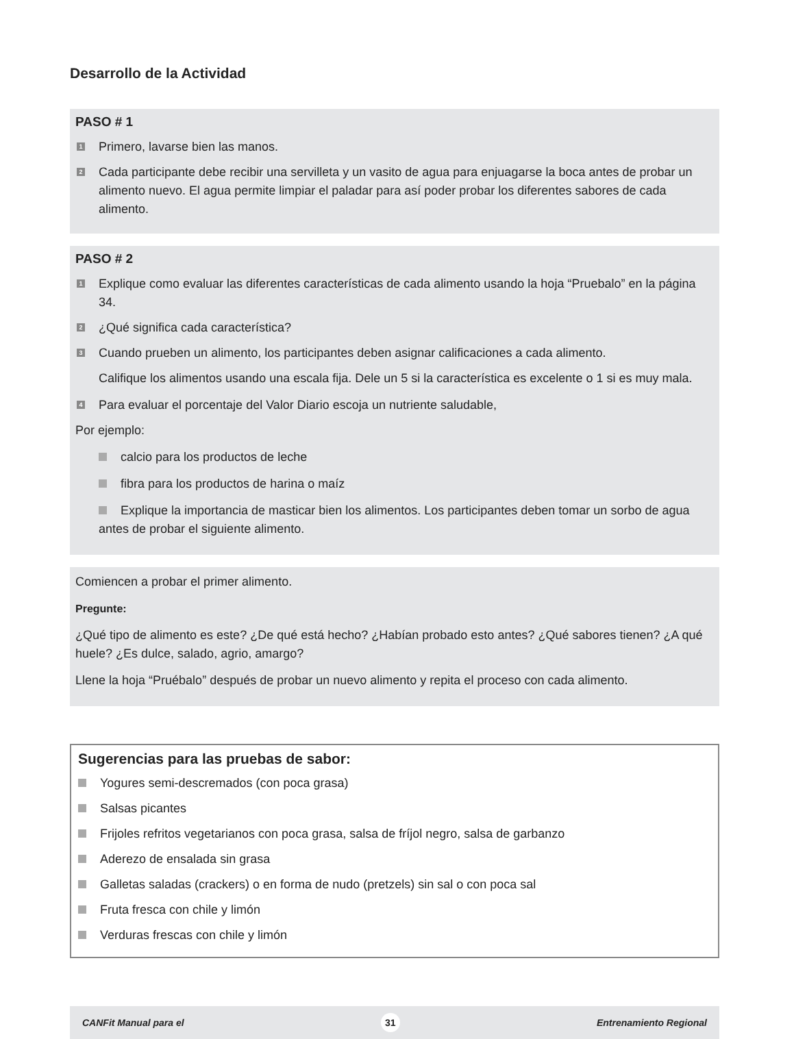Desarrollo de la Actividad
PASO # 1
1 Primero, lavarse bien las manos.
2 Cada participante debe recibir una servilleta y un vasito de agua para enjuagarse la boca antes de probar un alimento nuevo. El agua permite limpiar el paladar para así poder probar los diferentes sabores de cada alimento.
PASO # 2
1 Explique como evaluar las diferentes características de cada alimento usando la hoja “Pruebalo” en la página 34.
2 ¿Qué significa cada característica?
3 Cuando prueben un alimento, los participantes deben asignar calificaciones a cada alimento.
Califique los alimentos usando una escala fija. Dele un 5 si la característica es excelente o 1 si es muy mala.
4 Para evaluar el porcentaje del Valor Diario escoja un nutriente saludable,
Por ejemplo:
calcio para los productos de leche
fibra para los productos de harina o maíz
Explique la importancia de masticar bien los alimentos. Los participantes deben tomar un sorbo de agua antes de probar el siguiente alimento.
Comiencen a probar el primer alimento.
Pregunte:
¿Qué tipo de alimento es este? ¿De qué está hecho? ¿Habían probado esto antes? ¿Qué sabores tienen? ¿A qué huele? ¿Es dulce, salado, agrio, amargo?
Llene la hoja “Pruébalo” después de probar un nuevo alimento y repita el proceso con cada alimento.
Sugerencias para las pruebas de sabor:
Yogures semi-descremados (con poca grasa)
Salsas picantes
Frijoles refritos vegetarianos con poca grasa, salsa de fríjol negro, salsa de garbanzo
Aderezo de ensalada sin grasa
Galletas saladas (crackers) o en forma de nudo (pretzels) sin sal o con poca sal
Fruta fresca con chile y limón
Verduras frescas con chile y limón
CANFit Manual para el 31 Entrenamiento Regional